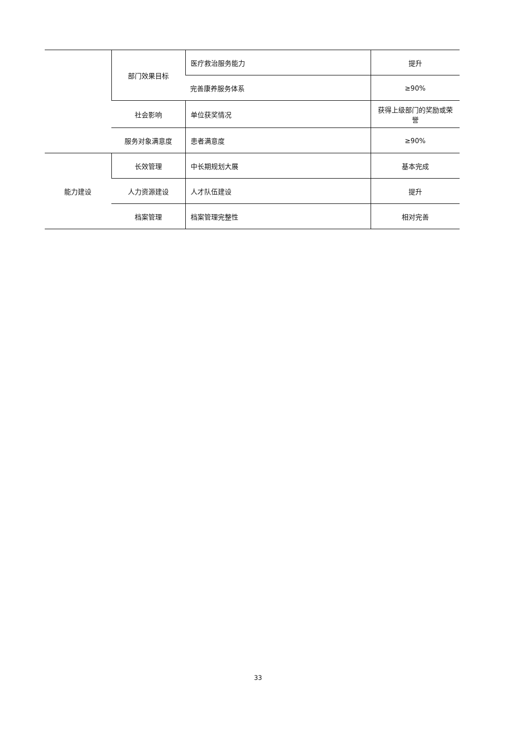| | 部门效果目标 | 医疗救治服务能力 | 提升 |
| | | 完善康养服务体系 | ≥90% |
| | 社会影响 | 单位获奖情况 | 获得上级部门的奖励或荣誉 |
| | 服务对象满意度 | 患者满意度 | ≥90% |
| 能力建设 | 长效管理 | 中长期规划大展 | 基本完成 |
| | 人力资源建设 | 人才队伍建设 | 提升 |
| | 档案管理 | 档案管理完整性 | 相对完善 |
33